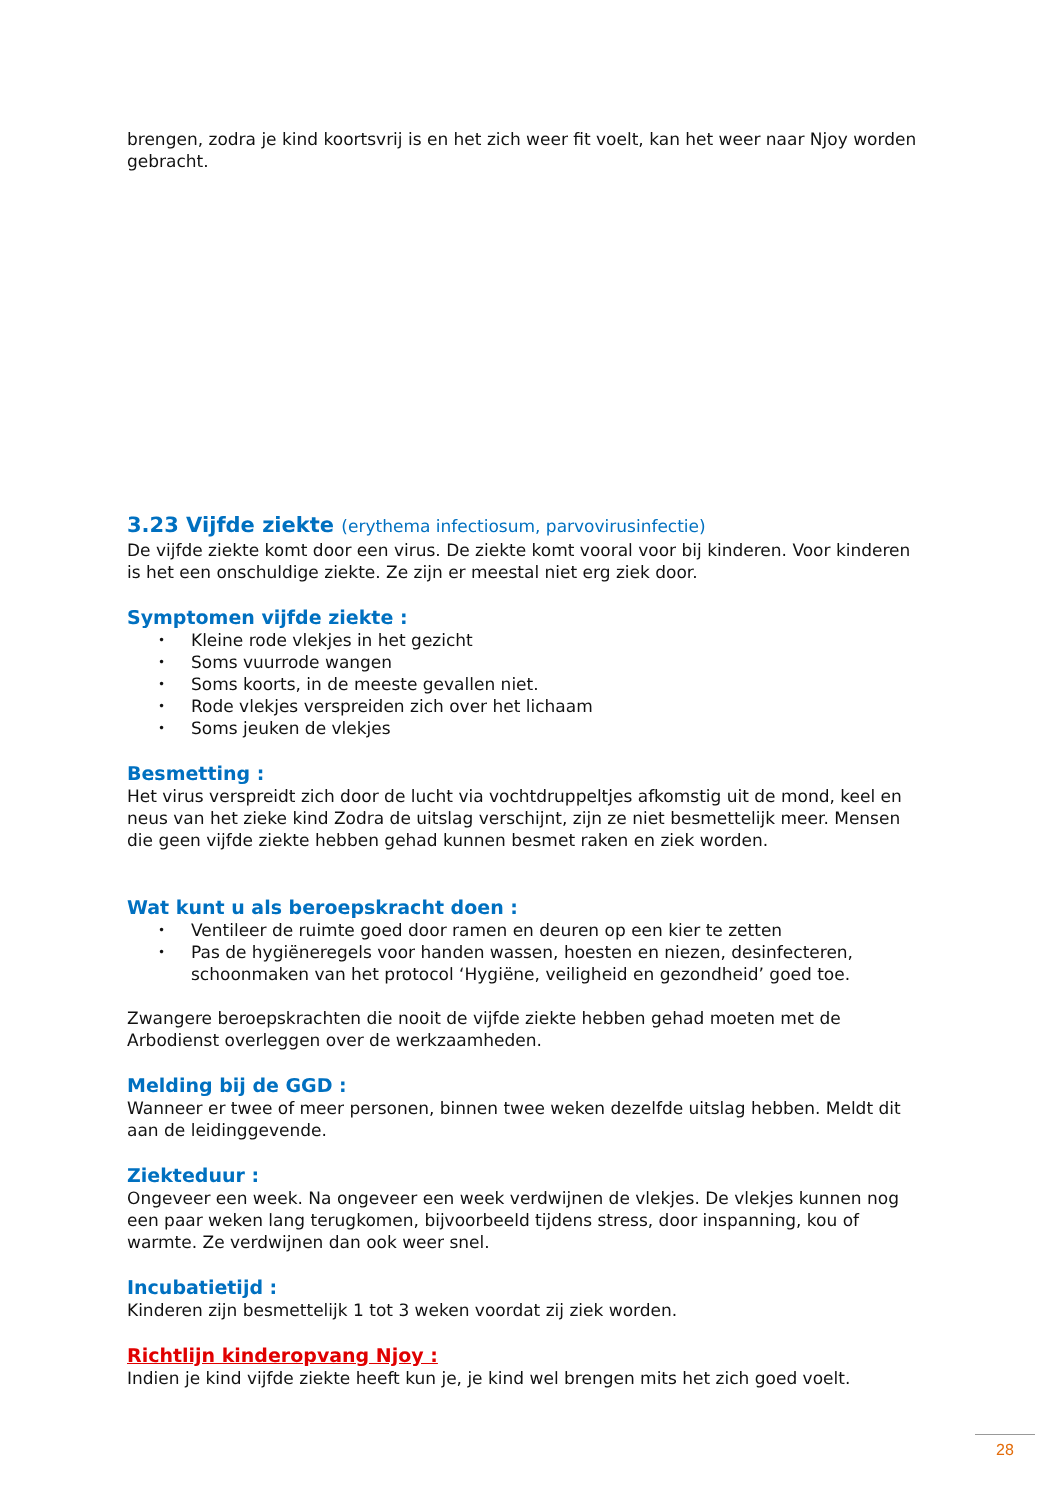brengen, zodra je kind koortsvrij is en het zich weer fit voelt, kan het weer naar Njoy worden gebracht.
3.23 Vijfde ziekte (erythema infectiosum, parvovirusinfectie)
De vijfde ziekte komt door een virus. De ziekte komt vooral voor bij kinderen. Voor kinderen is het een onschuldige ziekte. Ze zijn er meestal niet erg ziek door.
Symptomen vijfde ziekte :
• Kleine rode vlekjes in het gezicht
• Soms vuurrode wangen
• Soms koorts, in de meeste gevallen niet.
• Rode vlekjes verspreiden zich over het lichaam
• Soms jeuken de vlekjes
Besmetting :
Het virus verspreidt zich door de lucht via vochtdruppeltjes afkomstig uit de mond, keel en neus van het zieke kind Zodra de uitslag verschijnt, zijn ze niet besmettelijk meer. Mensen die geen vijfde ziekte hebben gehad kunnen besmet raken en ziek worden.
Wat kunt u als beroepskracht doen :
• Ventileer de ruimte goed door ramen en deuren op een kier te zetten
• Pas de hygiëneregels voor handen wassen, hoesten en niezen, desinfecteren, schoonmaken van het protocol ‘Hygiëne, veiligheid en gezondheid’ goed toe.
Zwangere beroepskrachten die nooit de vijfde ziekte hebben gehad moeten met de Arbodienst overleggen over de werkzaamheden.
Melding bij de GGD :
Wanneer er twee of meer personen, binnen twee weken dezelfde uitslag hebben. Meldt dit aan de leidinggevende.
Ziekteduur :
Ongeveer een week. Na ongeveer een week verdwijnen de vlekjes. De vlekjes kunnen nog een paar weken lang terugkomen, bijvoorbeeld tijdens stress, door inspanning, kou of warmte. Ze verdwijnen dan ook weer snel.
Incubatietijd :
Kinderen zijn besmettelijk 1 tot 3 weken voordat zij ziek worden.
Richtlijn kinderopvang Njoy :
Indien je kind vijfde ziekte heeft kun je, je kind wel brengen mits het zich goed voelt.
28